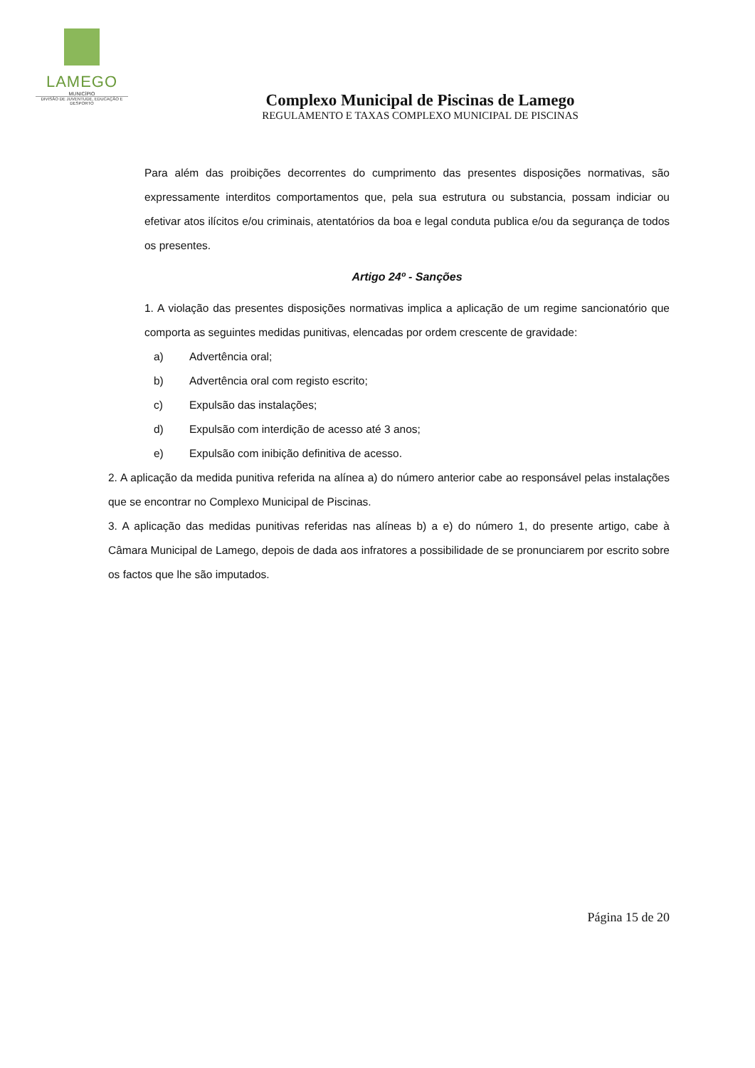LAMEGO
MUNICÍPIO
DIVISÃO DE JUVENTUDE, EDUCAÇÃO E DESPORTO
Complexo Municipal de Piscinas de Lamego
REGULAMENTO E TAXAS COMPLEXO MUNICIPAL DE PISCINAS
Para além das proibições decorrentes do cumprimento das presentes disposições normativas, são expressamente interditos comportamentos que, pela sua estrutura ou substancia, possam indiciar ou efetivar atos ilícitos e/ou criminais, atentatórios da boa e legal conduta publica e/ou da segurança de todos os presentes.
Artigo 24º - Sanções
1. A violação das presentes disposições normativas implica a aplicação de um regime sancionatório que comporta as seguintes medidas punitivas, elencadas por ordem crescente de gravidade:
a) Advertência oral;
b) Advertência oral com registo escrito;
c) Expulsão das instalações;
d) Expulsão com interdição de acesso até 3 anos;
e) Expulsão com inibição definitiva de acesso.
2. A aplicação da medida punitiva referida na alínea a) do número anterior cabe ao responsável pelas instalações que se encontrar no Complexo Municipal de Piscinas.
3. A aplicação das medidas punitivas referidas nas alíneas b) a e) do número 1, do presente artigo, cabe à Câmara Municipal de Lamego, depois de dada aos infratores a possibilidade de se pronunciarem por escrito sobre os factos que lhe são imputados.
Página 15 de 20